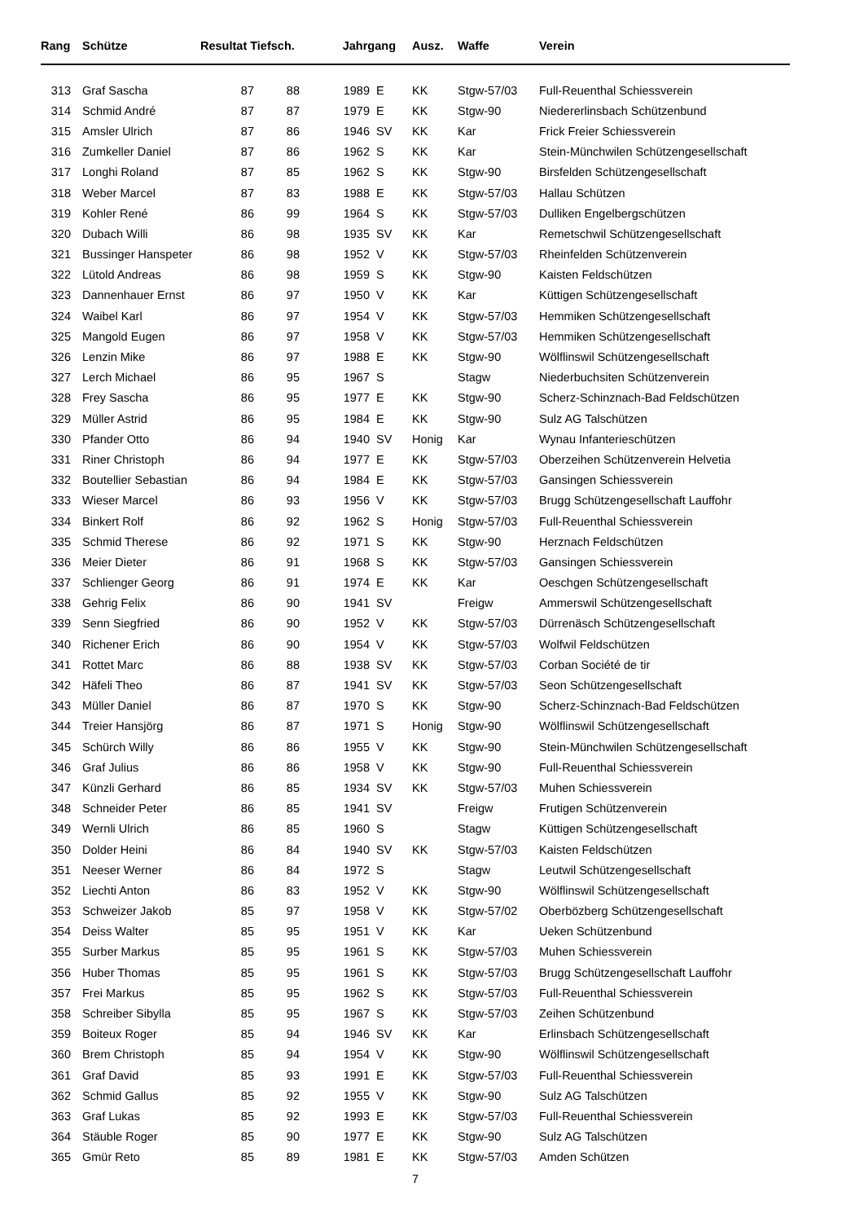| Rang | Schütze | Resultat Tiefsch. | | Jahrgang | | Ausz. | Waffe | Verein |
| --- | --- | --- | --- | --- | --- | --- | --- | --- |
| 313 | Graf Sascha | 87 | 88 | 1989 | E | KK | Stgw-57/03 | Full-Reuenthal Schiessverein |
| 314 | Schmid André | 87 | 87 | 1979 | E | KK | Stgw-90 | Niedererlinsbach Schützenbund |
| 315 | Amsler Ulrich | 87 | 86 | 1946 | SV | KK | Kar | Frick Freier Schiessverein |
| 316 | Zumkeller Daniel | 87 | 86 | 1962 | S | KK | Kar | Stein-Münchwilen Schützengesellschaft |
| 317 | Longhi Roland | 87 | 85 | 1962 | S | KK | Stgw-90 | Birsfelden Schützengesellschaft |
| 318 | Weber Marcel | 87 | 83 | 1988 | E | KK | Stgw-57/03 | Hallau Schützen |
| 319 | Kohler René | 86 | 99 | 1964 | S | KK | Stgw-57/03 | Dulliken Engelbergschützen |
| 320 | Dubach Willi | 86 | 98 | 1935 | SV | KK | Kar | Remetschwil Schützengesellschaft |
| 321 | Bussinger Hanspeter | 86 | 98 | 1952 | V | KK | Stgw-57/03 | Rheinfelden Schützenverein |
| 322 | Lütold Andreas | 86 | 98 | 1959 | S | KK | Stgw-90 | Kaisten Feldschützen |
| 323 | Dannenhauer Ernst | 86 | 97 | 1950 | V | KK | Kar | Küttigen Schützengesellschaft |
| 324 | Waibel Karl | 86 | 97 | 1954 | V | KK | Stgw-57/03 | Hemmiken Schützengesellschaft |
| 325 | Mangold Eugen | 86 | 97 | 1958 | V | KK | Stgw-57/03 | Hemmiken Schützengesellschaft |
| 326 | Lenzin Mike | 86 | 97 | 1988 | E | KK | Stgw-90 | Wölflinswil Schützengesellschaft |
| 327 | Lerch Michael | 86 | 95 | 1967 | S | | Stagw | Niederbuchsiten Schützenverein |
| 328 | Frey Sascha | 86 | 95 | 1977 | E | KK | Stgw-90 | Scherz-Schinznach-Bad Feldschützen |
| 329 | Müller Astrid | 86 | 95 | 1984 | E | KK | Stgw-90 | Sulz AG Talschützen |
| 330 | Pfander Otto | 86 | 94 | 1940 | SV | Honig | Kar | Wynau Infanterieschützen |
| 331 | Riner Christoph | 86 | 94 | 1977 | E | KK | Stgw-57/03 | Oberzeihen Schützenverein Helvetia |
| 332 | Boutellier Sebastian | 86 | 94 | 1984 | E | KK | Stgw-57/03 | Gansingen Schiessverein |
| 333 | Wieser Marcel | 86 | 93 | 1956 | V | KK | Stgw-57/03 | Brugg Schützengesellschaft Lauffohr |
| 334 | Binkert Rolf | 86 | 92 | 1962 | S | Honig | Stgw-57/03 | Full-Reuenthal Schiessverein |
| 335 | Schmid Therese | 86 | 92 | 1971 | S | KK | Stgw-90 | Herznach Feldschützen |
| 336 | Meier Dieter | 86 | 91 | 1968 | S | KK | Stgw-57/03 | Gansingen Schiessverein |
| 337 | Schlienger Georg | 86 | 91 | 1974 | E | KK | Kar | Oeschgen Schützengesellschaft |
| 338 | Gehrig Felix | 86 | 90 | 1941 | SV | | Freigw | Ammerswil Schützengesellschaft |
| 339 | Senn Siegfried | 86 | 90 | 1952 | V | KK | Stgw-57/03 | Dürrenäsch Schützengesellschaft |
| 340 | Richener Erich | 86 | 90 | 1954 | V | KK | Stgw-57/03 | Wolfwil Feldschützen |
| 341 | Rottet Marc | 86 | 88 | 1938 | SV | KK | Stgw-57/03 | Corban Société de tir |
| 342 | Häfeli Theo | 86 | 87 | 1941 | SV | KK | Stgw-57/03 | Seon Schützengesellschaft |
| 343 | Müller Daniel | 86 | 87 | 1970 | S | KK | Stgw-90 | Scherz-Schinznach-Bad Feldschützen |
| 344 | Treier Hansjörg | 86 | 87 | 1971 | S | Honig | Stgw-90 | Wölflinswil Schützengesellschaft |
| 345 | Schürch Willy | 86 | 86 | 1955 | V | KK | Stgw-90 | Stein-Münchwilen Schützengesellschaft |
| 346 | Graf Julius | 86 | 86 | 1958 | V | KK | Stgw-90 | Full-Reuenthal Schiessverein |
| 347 | Künzli Gerhard | 86 | 85 | 1934 | SV | KK | Stgw-57/03 | Muhen Schiessverein |
| 348 | Schneider Peter | 86 | 85 | 1941 | SV | | Freigw | Frutigen Schützenverein |
| 349 | Wernli Ulrich | 86 | 85 | 1960 | S | | Stagw | Küttigen Schützengesellschaft |
| 350 | Dolder Heini | 86 | 84 | 1940 | SV | KK | Stgw-57/03 | Kaisten Feldschützen |
| 351 | Neeser Werner | 86 | 84 | 1972 | S | | Stagw | Leutwil Schützengesellschaft |
| 352 | Liechti Anton | 86 | 83 | 1952 | V | KK | Stgw-90 | Wölflinswil Schützengesellschaft |
| 353 | Schweizer Jakob | 85 | 97 | 1958 | V | KK | Stgw-57/02 | Oberbözberg Schützengesellschaft |
| 354 | Deiss Walter | 85 | 95 | 1951 | V | KK | Kar | Ueken Schützenbund |
| 355 | Surber Markus | 85 | 95 | 1961 | S | KK | Stgw-57/03 | Muhen Schiessverein |
| 356 | Huber Thomas | 85 | 95 | 1961 | S | KK | Stgw-57/03 | Brugg Schützengesellschaft Lauffohr |
| 357 | Frei Markus | 85 | 95 | 1962 | S | KK | Stgw-57/03 | Full-Reuenthal Schiessverein |
| 358 | Schreiber Sibylla | 85 | 95 | 1967 | S | KK | Stgw-57/03 | Zeihen Schützenbund |
| 359 | Boiteux Roger | 85 | 94 | 1946 | SV | KK | Kar | Erlinsbach Schützengesellschaft |
| 360 | Brem Christoph | 85 | 94 | 1954 | V | KK | Stgw-90 | Wölflinswil Schützengesellschaft |
| 361 | Graf David | 85 | 93 | 1991 | E | KK | Stgw-57/03 | Full-Reuenthal Schiessverein |
| 362 | Schmid Gallus | 85 | 92 | 1955 | V | KK | Stgw-90 | Sulz AG Talschützen |
| 363 | Graf Lukas | 85 | 92 | 1993 | E | KK | Stgw-57/03 | Full-Reuenthal Schiessverein |
| 364 | Stäuble Roger | 85 | 90 | 1977 | E | KK | Stgw-90 | Sulz AG Talschützen |
| 365 | Gmür Reto | 85 | 89 | 1981 | E | KK | Stgw-57/03 | Amden Schützen |
7